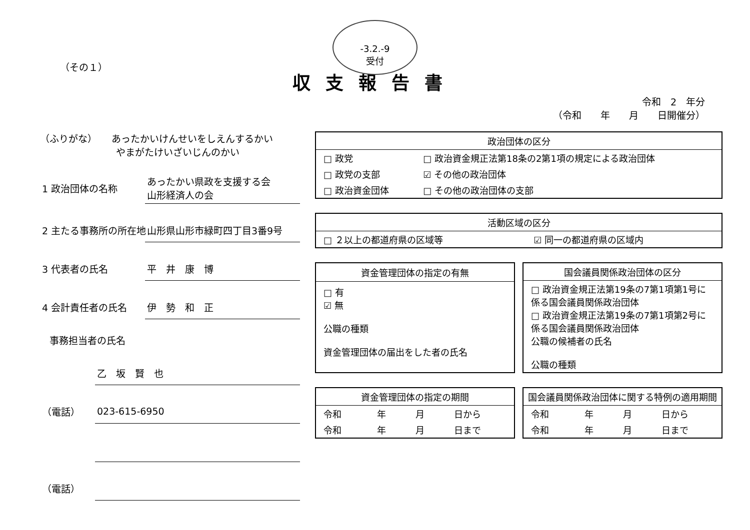-3.2.-9
受付
（その１）
収支報告書
令和　2　年分
（令和　　年　　月　　日開催分）
（ふりがな）　　あったかいけんせいをしえんするかい
　　　　　　　　やまがたけいざいじんのかい
1 政治団体の名称 あったかい県政を支援する会
山形経済人の会
2 主たる事務所の所在地 山形県山形市緑町四丁目3番9号
3 代表者の氏名 平　井　康　博
4 会計責任者の氏名 伊　勢　和　正
　事務担当者の氏名
乙　坂　賢　也
（電話） 023-615-6950
（電話）
| 政治団体の区分 | |
| --- | --- |
| □ 政党 | □ 政治資金規正法第18条の2第1項の規定による政治団体 |
| □ 政党の支部 | ☑ その他の政治団体 |
| □ 政治資金団体 | □ その他の政治団体の支部 |
| 活動区域の区分 | |
| --- | --- |
| □ ２以上の都道府県の区域等 | ☑ 同一の都道府県の区域内 |
| 資金管理団体の指定の有無 |
| --- |
| □ 有 ☑ 無 公職の種類 資金管理団体の届出をした者の氏名 |
| 国会議員関係政治団体の区分 |
| --- |
| □ 政治資金規正法第19条の7第1項第1号に係る国会議員関係政治団体 □ 政治資金規正法第19条の7第1項第2号に係る国会議員関係政治団体 公職の候補者の氏名 公職の種類 |
| 資金管理団体の指定の期間 | | | |
| --- | --- | --- | --- |
| 令和 | 年 | 月 | 日から |
| 令和 | 年 | 月 | 日まで |
| 国会議員関係政治団体に関する特例の適用期間 | | | |
| --- | --- | --- | --- |
| 令和 | 年 | 月 | 日から |
| 令和 | 年 | 月 | 日まで |